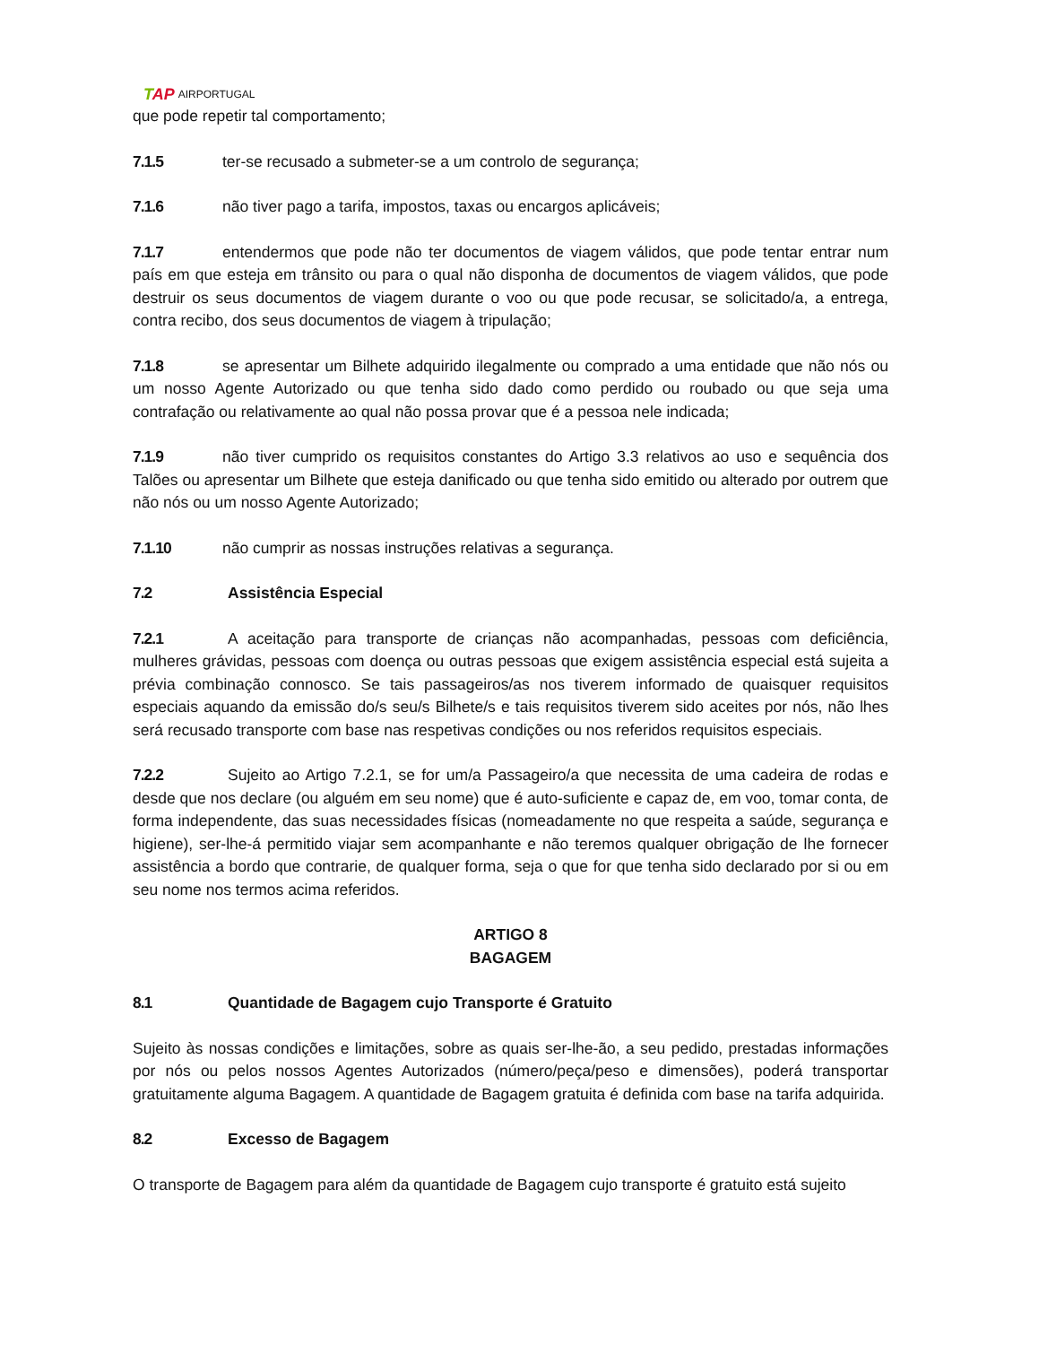TAP AIRPORTUGAL
que pode repetir tal comportamento;
7.1.5 ter-se recusado a submeter-se a um controlo de segurança;
7.1.6 não tiver pago a tarifa, impostos, taxas ou encargos aplicáveis;
7.1.7 entendermos que pode não ter documentos de viagem válidos, que pode tentar entrar num país em que esteja em trânsito ou para o qual não disponha de documentos de viagem válidos, que pode destruir os seus documentos de viagem durante o voo ou que pode recusar, se solicitado/a, a entrega, contra recibo, dos seus documentos de viagem à tripulação;
7.1.8 se apresentar um Bilhete adquirido ilegalmente ou comprado a uma entidade que não nós ou um nosso Agente Autorizado ou que tenha sido dado como perdido ou roubado ou que seja uma contrafação ou relativamente ao qual não possa provar que é a pessoa nele indicada;
7.1.9 não tiver cumprido os requisitos constantes do Artigo 3.3 relativos ao uso e sequência dos Talões ou apresentar um Bilhete que esteja danificado ou que tenha sido emitido ou alterado por outrem que não nós ou um nosso Agente Autorizado;
7.1.10 não cumprir as nossas instruções relativas a segurança.
7.2 Assistência Especial
7.2.1 A aceitação para transporte de crianças não acompanhadas, pessoas com deficiência, mulheres grávidas, pessoas com doença ou outras pessoas que exigem assistência especial está sujeita a prévia combinação connosco. Se tais passageiros/as nos tiverem informado de quaisquer requisitos especiais aquando da emissão do/s seu/s Bilhete/s e tais requisitos tiverem sido aceites por nós, não lhes será recusado transporte com base nas respetivas condições ou nos referidos requisitos especiais.
7.2.2 Sujeito ao Artigo 7.2.1, se for um/a Passageiro/a que necessita de uma cadeira de rodas e desde que nos declare (ou alguém em seu nome) que é auto-suficiente e capaz de, em voo, tomar conta, de forma independente, das suas necessidades físicas (nomeadamente no que respeita a saúde, segurança e higiene), ser-lhe-á permitido viajar sem acompanhante e não teremos qualquer obrigação de lhe fornecer assistência a bordo que contrarie, de qualquer forma, seja o que for que tenha sido declarado por si ou em seu nome nos termos acima referidos.
ARTIGO 8
BAGAGEM
8.1 Quantidade de Bagagem cujo Transporte é Gratuito
Sujeito às nossas condições e limitações, sobre as quais ser-lhe-ão, a seu pedido, prestadas informações por nós ou pelos nossos Agentes Autorizados (número/peça/peso e dimensões), poderá transportar gratuitamente alguma Bagagem. A quantidade de Bagagem gratuita é definida com base na tarifa adquirida.
8.2 Excesso de Bagagem
O transporte de Bagagem para além da quantidade de Bagagem cujo transporte é gratuito está sujeito